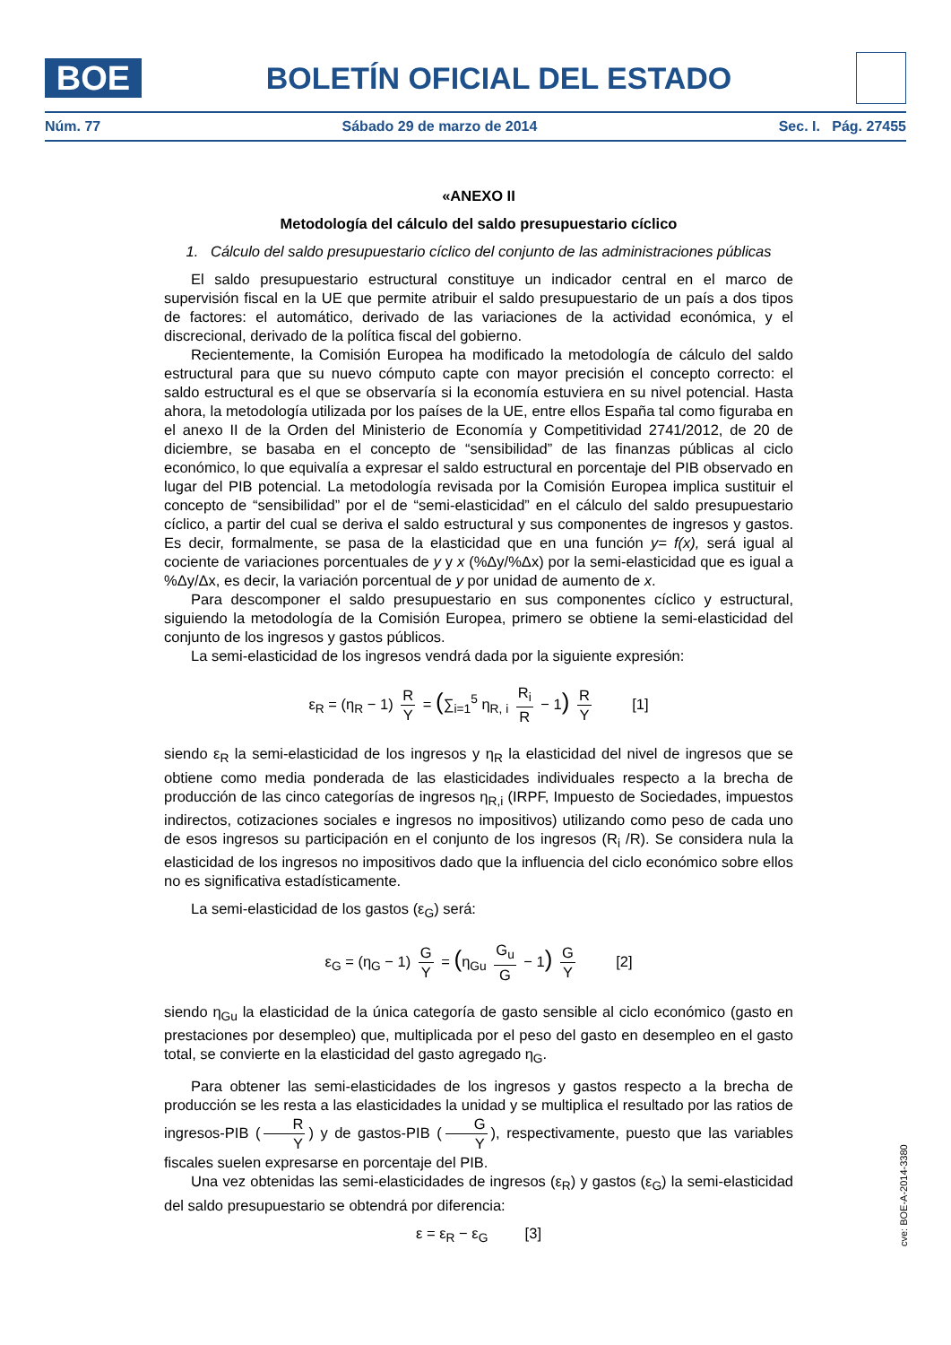BOE
BOLETÍN OFICIAL DEL ESTADO
Núm. 77 Sábado 29 de marzo de 2014 Sec. I. Pág. 27455
«ANEXO II
Metodología del cálculo del saldo presupuestario cíclico
1. Cálculo del saldo presupuestario cíclico del conjunto de las administraciones públicas
El saldo presupuestario estructural constituye un indicador central en el marco de supervisión fiscal en la UE que permite atribuir el saldo presupuestario de un país a dos tipos de factores: el automático, derivado de las variaciones de la actividad económica, y el discrecional, derivado de la política fiscal del gobierno.
Recientemente, la Comisión Europea ha modificado la metodología de cálculo del saldo estructural para que su nuevo cómputo capte con mayor precisión el concepto correcto: el saldo estructural es el que se observaría si la economía estuviera en su nivel potencial. Hasta ahora, la metodología utilizada por los países de la UE, entre ellos España tal como figuraba en el anexo II de la Orden del Ministerio de Economía y Competitividad 2741/2012, de 20 de diciembre, se basaba en el concepto de “sensibilidad” de las finanzas públicas al ciclo económico, lo que equivalía a expresar el saldo estructural en porcentaje del PIB observado en lugar del PIB potencial. La metodología revisada por la Comisión Europea implica sustituir el concepto de “sensibilidad” por el de “semi-elasticidad” en el cálculo del saldo presupuestario cíclico, a partir del cual se deriva el saldo estructural y sus componentes de ingresos y gastos. Es decir, formalmente, se pasa de la elasticidad que en una función y= f(x), será igual al cociente de variaciones porcentuales de y y x (%Δy/%Δx) por la semi-elasticidad que es igual a %Δy/Δx, es decir, la variación porcentual de y por unidad de aumento de x.
Para descomponer el saldo presupuestario en sus componentes cíclico y estructural, siguiendo la metodología de la Comisión Europea, primero se obtiene la semi-elasticidad del conjunto de los ingresos y gastos públicos.
La semi-elasticidad de los ingresos vendrá dada por la siguiente expresión:
ε<sub>R</sub> = (η<sub>R</sub> − 1) R Y = (∑<sub>i=1</sub><sup>5</sup> η<sub>R, i</sub> R<sub>i</sub> R − 1) R Y [1]
siendo ε<sub>R</sub> la semi-elasticidad de los ingresos y η<sub>R</sub> la elasticidad del nivel de ingresos que se obtiene como media ponderada de las elasticidades individuales respecto a la brecha de producción de las cinco categorías de ingresos η<sub>R,i</sub> (IRPF, Impuesto de Sociedades, impuestos indirectos, cotizaciones sociales e ingresos no impositivos) utilizando como peso de cada uno de esos ingresos su participación en el conjunto de los ingresos (R<sub>i</sub> /R). Se considera nula la elasticidad de los ingresos no impositivos dado que la influencia del ciclo económico sobre ellos no es significativa estadísticamente.
La semi-elasticidad de los gastos (ε<sub>G</sub>) será:
ε<sub>G</sub> = (η<sub>G</sub> − 1) G Y = (η<sub>Gu</sub> G<sub>u</sub> G − 1) G Y [2]
siendo η<sub>Gu</sub> la elasticidad de la única categoría de gasto sensible al ciclo económico (gasto en prestaciones por desempleo) que, multiplicada por el peso del gasto en desempleo en el gasto total, se convierte en la elasticidad del gasto agregado η<sub>G</sub>.
Para obtener las semi-elasticidades de los ingresos y gastos respecto a la brecha de producción se les resta a las elasticidades la unidad y se multiplica el resultado por las ratios de ingresos-PIB (R Y) y de gastos-PIB (G Y), respectivamente, puesto que las variables fiscales suelen expresarse en porcentaje del PIB.
Una vez obtenidas las semi-elasticidades de ingresos (ε<sub>R</sub>) y gastos (ε<sub>G</sub>) la semi-elasticidad del saldo presupuestario se obtendrá por diferencia:
ε = ε<sub>R</sub> − ε<sub>G</sub> [3]
cve: BOE-A-2014-3380